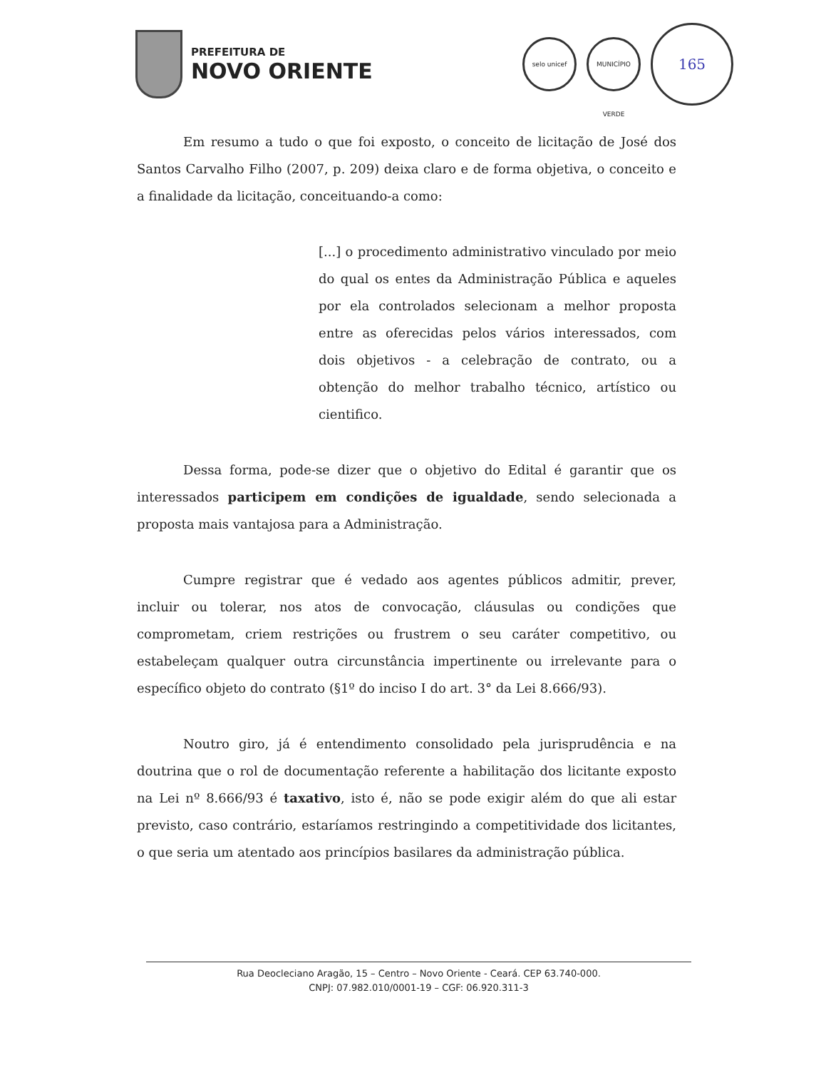PREFEITURA DE
NOVO ORIENTE
selo unicef
MUNICÍPIO VERDE
165
Em resumo a tudo o que foi exposto, o conceito de licitação de José dos Santos Carvalho Filho (2007, p. 209) deixa claro e de forma objetiva, o conceito e a finalidade da licitação, conceituando-a como:
[...] o procedimento administrativo vinculado por meio do qual os entes da Administração Pública e aqueles por ela controlados selecionam a melhor proposta entre as oferecidas pelos vários interessados, com dois objetivos - a celebração de contrato, ou a obtenção do melhor trabalho técnico, artístico ou cientifico.
Dessa forma, pode-se dizer que o objetivo do Edital é garantir que os interessados participem em condições de igualdade, sendo selecionada a proposta mais vantajosa para a Administração.
Cumpre registrar que é vedado aos agentes públicos admitir, prever, incluir ou tolerar, nos atos de convocação, cláusulas ou condições que comprometam, criem restrições ou frustrem o seu caráter competitivo, ou estabeleçam qualquer outra circunstância impertinente ou irrelevante para o específico objeto do contrato (§1º do inciso I do art. 3° da Lei 8.666/93).
Noutro giro, já é entendimento consolidado pela jurisprudência e na doutrina que o rol de documentação referente a habilitação dos licitante exposto na Lei nº 8.666/93 é taxativo, isto é, não se pode exigir além do que ali estar previsto, caso contrário, estaríamos restringindo a competitividade dos licitantes, o que seria um atentado aos princípios basilares da administração pública.
Rua Deocleciano Aragão, 15 – Centro – Novo Oriente - Ceará. CEP 63.740-000.
CNPJ: 07.982.010/0001-19 – CGF: 06.920.311-3